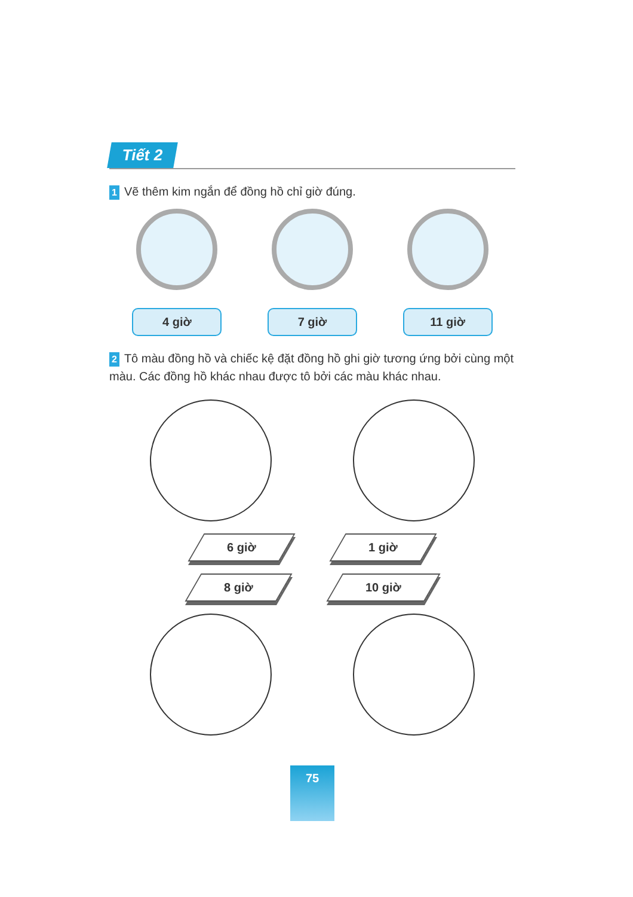Tiết 2
1 Vẽ thêm kim ngắn để đồng hồ chỉ giờ đúng.
4 giờ 7 giờ 11 giờ
2 Tô màu đồng hồ và chiếc kệ đặt đồng hồ ghi giờ tương ứng bởi cùng một màu. Các đồng hồ khác nhau được tô bởi các màu khác nhau.
6 giờ 1 giờ
8 giờ 10 giờ
75